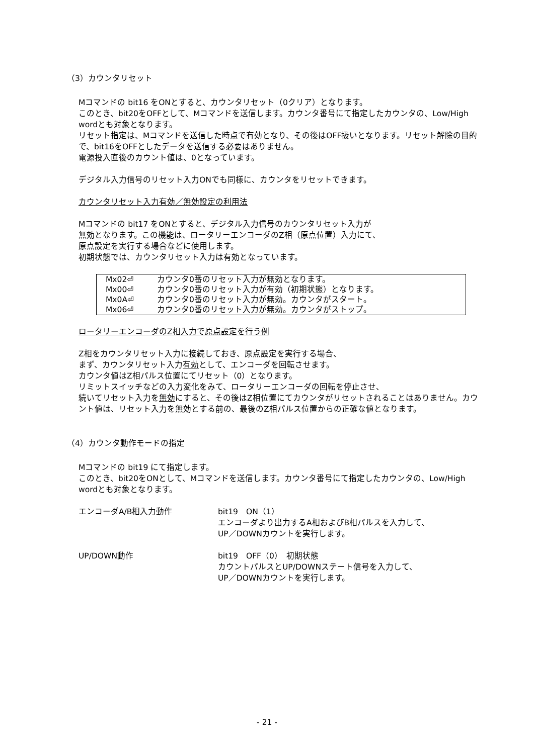（3）カウンタリセット
Mコマンドの bit16 をONとすると、カウンタリセット（0クリア）となります。
このとき、bit20をOFFとして、Mコマンドを送信します。カウンタ番号にて指定したカウンタの、Low/High wordとも対象となります。
リセット指定は、Mコマンドを送信した時点で有効となり、その後はOFF扱いとなります。リセット解除の目的で、bit16をOFFとしたデータを送信する必要はありません。
電源投入直後のカウント値は、0となっています。
デジタル入力信号のリセット入力ONでも同様に、カウンタをリセットできます。
カウンタリセット入力有効／無効設定の利用法
Mコマンドの bit17 をONとすると、デジタル入力信号のカウンタリセット入力が
無効となります。この機能は、ロータリーエンコーダのZ相（原点位置）入力にて、
原点設定を実行する場合などに使用します。
初期状態では、カウンタリセット入力は有効となっています。
| Mx02⏎ | カウンタ0番のリセット入力が無効となります。 |
| Mx00⏎ | カウンタ0番のリセット入力が有効（初期状態）となります。 |
| Mx0A⏎ | カウンタ0番のリセット入力が無効。カウンタがスタート。 |
| Mx06⏎ | カウンタ0番のリセット入力が無効。カウンタがストップ。 |
ロータリーエンコーダのZ相入力で原点設定を行う例
Z相をカウンタリセット入力に接続しておき、原点設定を実行する場合、
まず、カウンタリセット入力有効として、エンコーダを回転させます。
カウンタ値はZ相パルス位置にてリセット（0）となります。
リミットスイッチなどの入力変化をみて、ロータリーエンコーダの回転を停止させ、
続いてリセット入力を無効にすると、その後はZ相位置にてカウンタがリセットされることはありません。カウント値は、リセット入力を無効とする前の、最後のZ相パルス位置からの正確な値となります。
（4）カウンタ動作モードの指定
Mコマンドの bit19 にて指定します。
このとき、bit20をONとして、Mコマンドを送信します。カウンタ番号にて指定したカウンタの、Low/High wordとも対象となります。
エンコーダA/B相入力動作 bit19　ON（1）
エンコーダより出力するA相およびB相パルスを入力して、
UP／DOWNカウントを実行します。
UP/DOWN動作 bit19　OFF（0）　初期状態
カウントパルスとUP/DOWNステート信号を入力して、
UP／DOWNカウントを実行します。
- 21 -